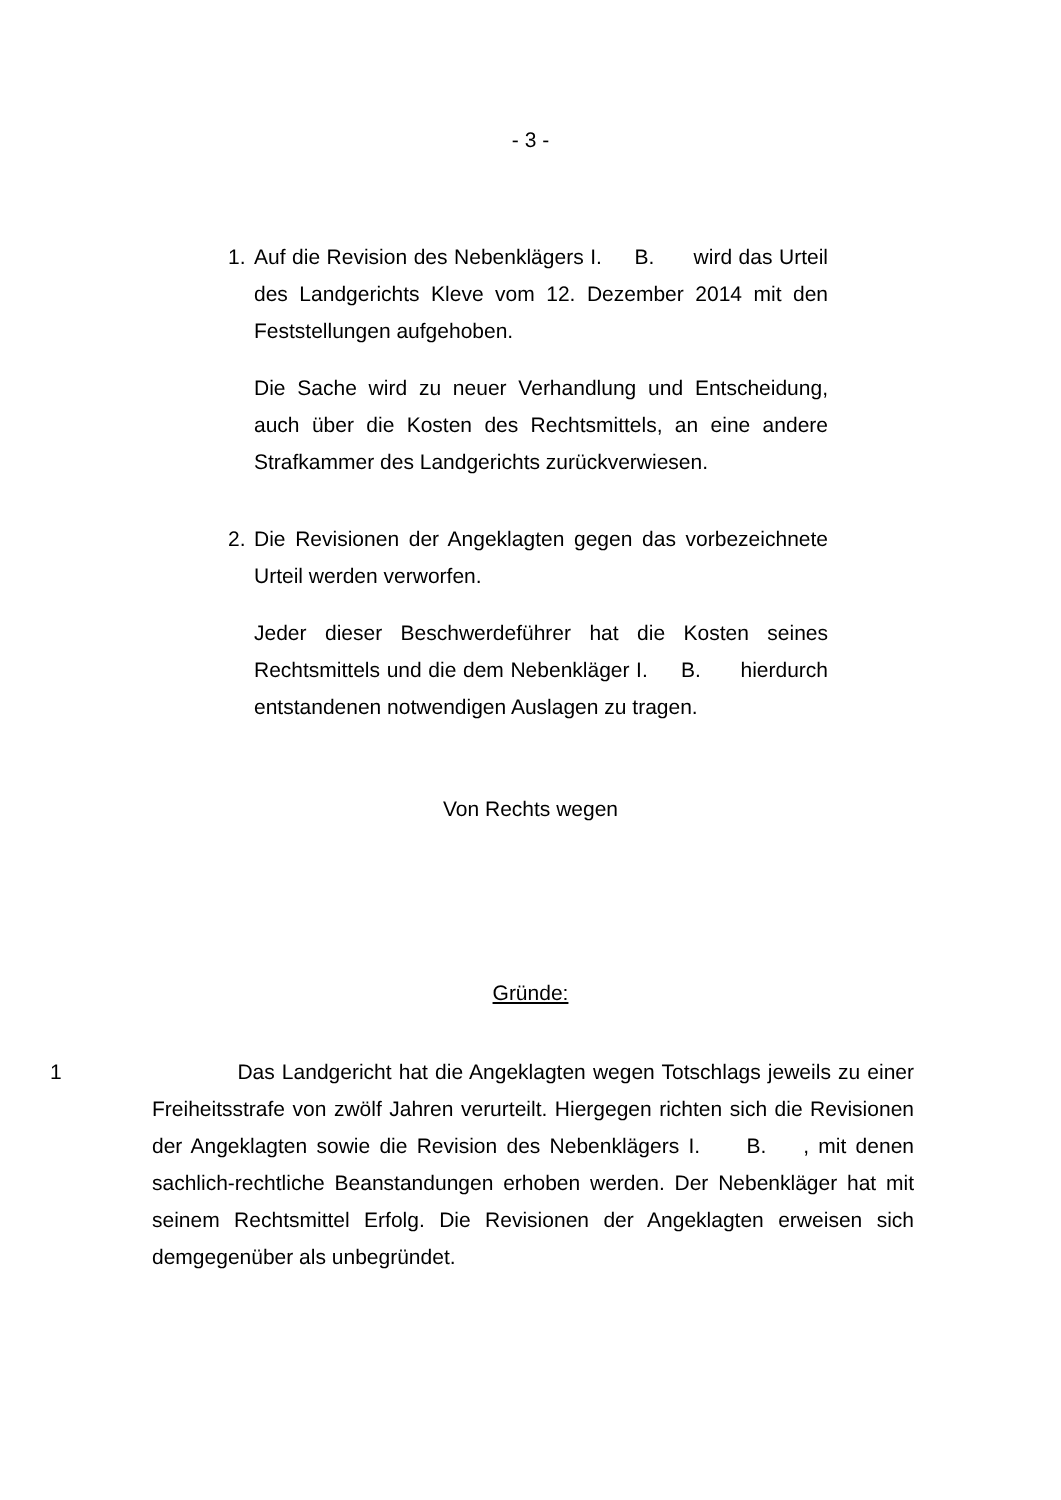- 3 -
1. Auf die Revision des Nebenklägers I. B. wird das Urteil des Landgerichts Kleve vom 12. Dezember 2014 mit den Feststellungen aufgehoben.
Die Sache wird zu neuer Verhandlung und Entscheidung, auch über die Kosten des Rechtsmittels, an eine andere Strafkammer des Landgerichts zurückverwiesen.
2. Die Revisionen der Angeklagten gegen das vorbezeichnete Urteil werden verworfen.
Jeder dieser Beschwerdeführer hat die Kosten seines Rechtsmittels und die dem Nebenkläger I. B. hierdurch entstandenen notwendigen Auslagen zu tragen.
Von Rechts wegen
Gründe:
1 Das Landgericht hat die Angeklagten wegen Totschlags jeweils zu einer Freiheitsstrafe von zwölf Jahren verurteilt. Hiergegen richten sich die Revisionen der Angeklagten sowie die Revision des Nebenklägers I. B. , mit denen sachlich-rechtliche Beanstandungen erhoben werden. Der Nebenkläger hat mit seinem Rechtsmittel Erfolg. Die Revisionen der Angeklagten erweisen sich demgegenüber als unbegründet.